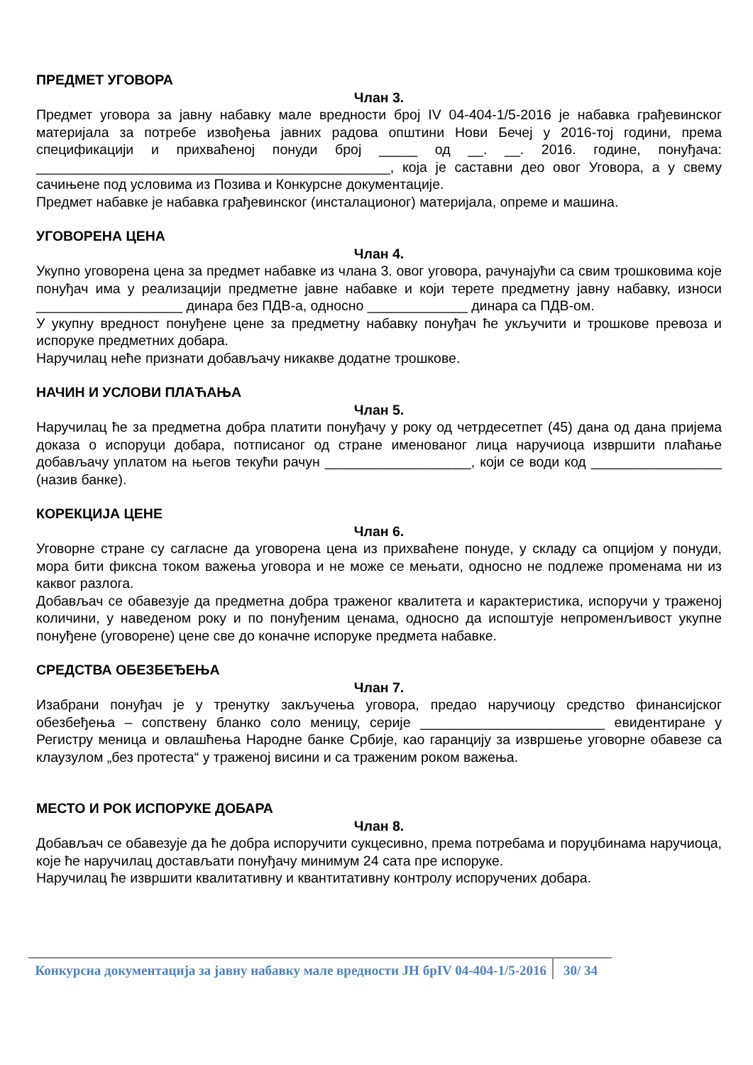ПРЕДМЕТ УГОВОРА
Члан 3.
Предмет уговора за јавну набавку мале вредности број IV 04-404-1/5-2016 је набавка грађевинског материјала за потребе извођења јавних радова општини Нови Бечеј у 2016-тој години, према спецификацији и прихваћеној понуди број _____ од __. __. 2016. године, понуђача: ______________________________________________, која је саставни део овог Уговора, а у свему сачињене под условима из Позива и Конкурсне документације.
Предмет набавке је набавка грађевинског (инсталационог) материјала, опреме и машина.
УГОВОРЕНА ЦЕНА
Члан 4.
Укупно уговорена цена за предмет набавке из члана 3. овог уговора, рачунајући са свим трошковима које понуђач има у реализацији предметне јавне набавке и који терете предметну јавну набавку, износи ___________________ динара без ПДВ-а, односно _____________ динара са ПДВ-ом.
У укупну вредност понуђене цене за предметну набавку понуђач ће укључити и трошкове превоза и испоруке предметних добара.
Наручилац неће признати добављачу никакве додатне трошкове.
НАЧИН И УСЛОВИ ПЛАЋАЊА
Члан 5.
Наручилац ће за предметна добра платити понуђачу у року од четрдесетпет (45) дана од дана пријема доказа о испоруци добара, потписаног од стране именованог лица наручиоца извршити плаћање добављачу уплатом на његов текући рачун ___________________, који се води код _________________ (назив банке).
КОРЕКЦИЈА ЦЕНЕ
Члан 6.
Уговорне стране су сагласне да уговорена цена из прихваћене понуде, у складу са опцијом у понуди, мора бити фиксна током важења уговора и не може се мењати, односно не подлеже променама ни из каквог разлога.
Добављач се обавезује да предметна добра траженог квалитета и карактеристика, испоручи у траженој количини, у наведеном року и по понуђеним ценама, односно да испоштује непроменљивост укупне понуђене (уговорене) цене све до коначне испоруке предмета набавке.
СРЕДСТВА ОБЕЗБЕЂЕЊА
Члан 7.
Изабрани понуђач је у тренутку закључења уговора, предао наручиоцу средство финансијског обезбеђења – сопствену бланко соло меницу, серије ________________________ евидентиране у Регистру меница и овлашћења Народне банке Србије, као гаранцију за извршење уговорне обавезе са клаузулом „без протеста“ у траженој висини и са траженим роком важења.
МЕСТО И РОК ИСПОРУКЕ ДОБАРА
Члан 8.
Добављач се обавезује да ће добра испоручити сукцесивно, према потребама и поруџбинама наручиоца, које ће наручилац достављати понуђачу минимум 24 сата пре испоруке.
Наручилац ће извршити квалитативну и квантитативну контролу испоручених добара.
Конкурсна документација за јавну набавку мале вредности ЈН брIV 04-404-1/5-2016
30/ 34